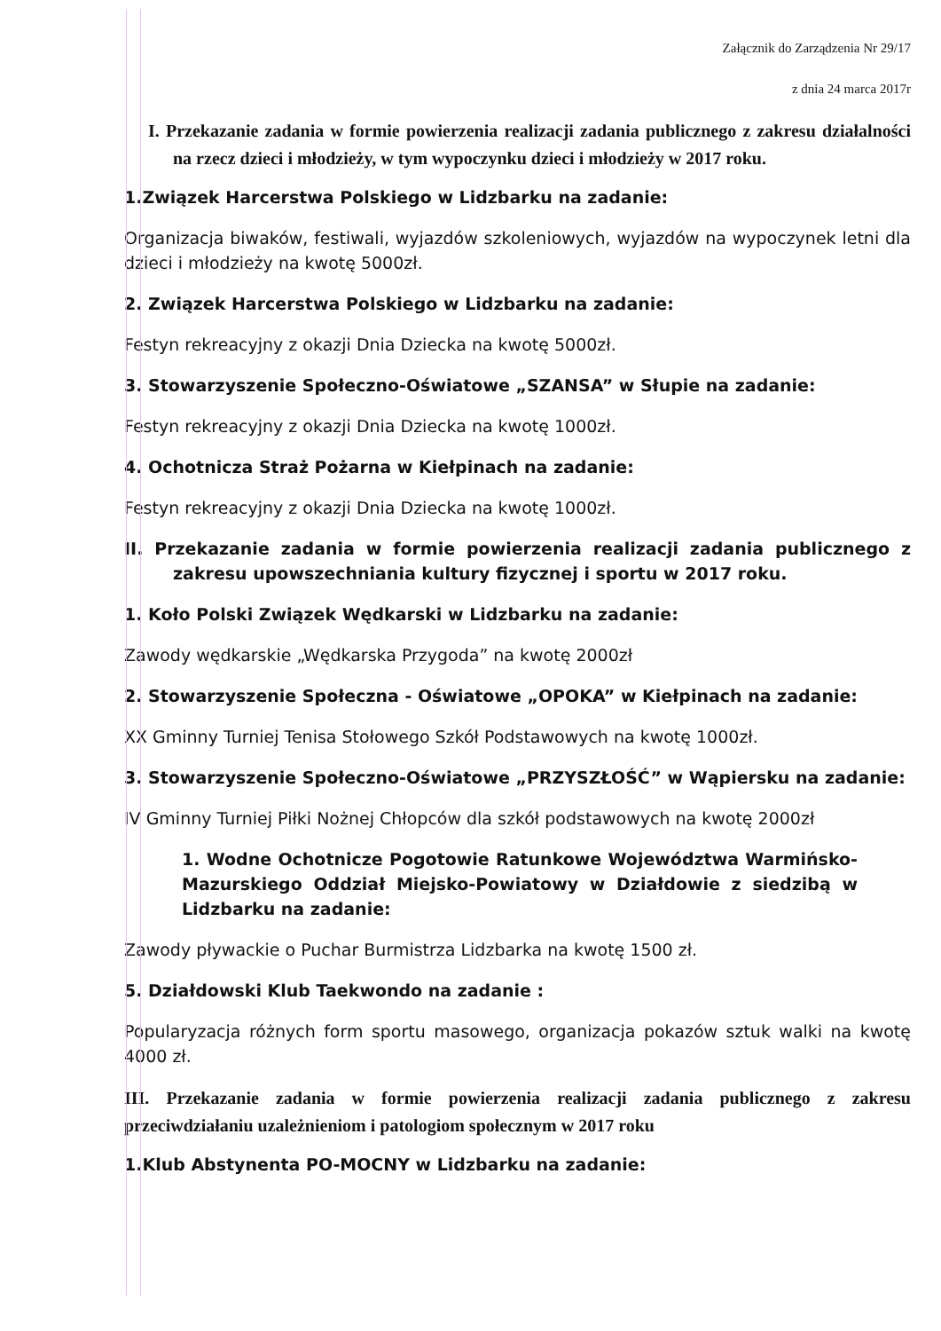Załącznik do Zarządzenia Nr 29/17
z dnia 24 marca 2017r
I. Przekazanie zadania w formie powierzenia realizacji zadania publicznego z zakresu działalności na rzecz dzieci i młodzieży, w tym wypoczynku dzieci i młodzieży w 2017 roku.
1.Związek Harcerstwa Polskiego w Lidzbarku na zadanie:
Organizacja biwaków, festiwali, wyjazdów szkoleniowych, wyjazdów na wypoczynek letni dla dzieci i młodzieży na kwotę 5000zł.
2. Związek Harcerstwa Polskiego w Lidzbarku na zadanie:
Festyn rekreacyjny z okazji Dnia Dziecka na kwotę 5000zł.
3. Stowarzyszenie Społeczno-Oświatowe „SZANSA” w Słupie na zadanie:
Festyn rekreacyjny z okazji Dnia Dziecka na kwotę 1000zł.
4. Ochotnicza Straż Pożarna w Kiełpinach na zadanie:
Festyn rekreacyjny z okazji Dnia Dziecka na kwotę 1000zł.
II. Przekazanie zadania w formie powierzenia realizacji zadania publicznego z zakresu upowszechniania kultury fizycznej i sportu w 2017 roku.
1. Koło Polski Związek Wędkarski w Lidzbarku na zadanie:
Zawody wędkarskie „Wędkarska Przygoda” na kwotę 2000zł
2. Stowarzyszenie Społeczna - Oświatowe „OPOKA” w Kiełpinach na zadanie:
XX Gminny Turniej Tenisa Stołowego Szkół Podstawowych na kwotę 1000zł.
3. Stowarzyszenie Społeczno-Oświatowe „PRZYSZŁOŚĆ” w Wąpiersku na zadanie:
IV Gminny Turniej Piłki Nożnej Chłopców dla szkół podstawowych na kwotę 2000zł
1. Wodne Ochotnicze Pogotowie Ratunkowe Województwa Warmińsko-Mazurskiego Oddział Miejsko-Powiatowy w Działdowie z siedzibą w Lidzbarku na zadanie:
Zawody pływackie o Puchar Burmistrza Lidzbarka na kwotę 1500 zł.
5. Działdowski Klub Taekwondo na zadanie :
Popularyzacja różnych form sportu masowego, organizacja pokazów sztuk walki na kwotę 4000 zł.
III. Przekazanie zadania w formie powierzenia realizacji zadania publicznego z zakresu przeciwdziałaniu uzależnieniom i patologiom społecznym w 2017 roku
1.Klub Abstynenta PO-MOCNY w Lidzbarku na zadanie: